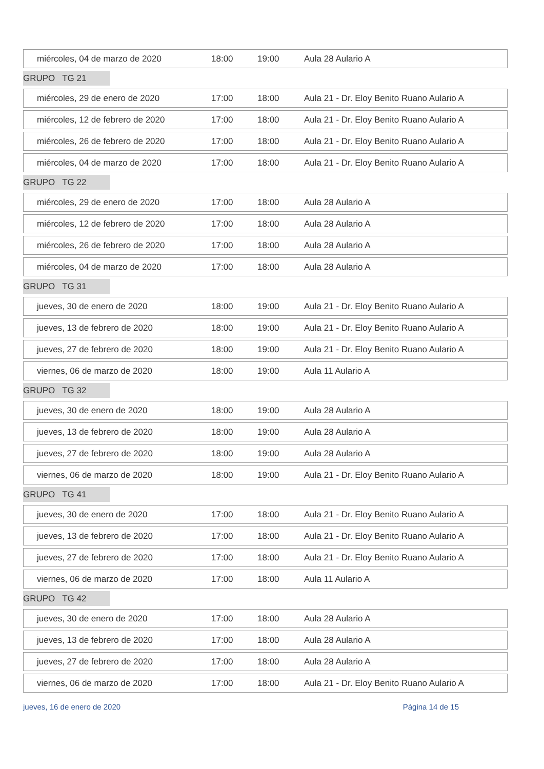miércoles, 04 de marzo de 2020 18:00 19:00 Aula 28 Aulario A
GRUPO TG 21
miércoles, 29 de enero de 2020 17:00 18:00 Aula 21 - Dr. Eloy Benito Ruano Aulario A
miércoles, 12 de febrero de 2020 17:00 18:00 Aula 21 - Dr. Eloy Benito Ruano Aulario A
miércoles, 26 de febrero de 2020 17:00 18:00 Aula 21 - Dr. Eloy Benito Ruano Aulario A
miércoles, 04 de marzo de 2020 17:00 18:00 Aula 21 - Dr. Eloy Benito Ruano Aulario A
GRUPO TG 22
miércoles, 29 de enero de 2020 17:00 18:00 Aula 28 Aulario A
miércoles, 12 de febrero de 2020 17:00 18:00 Aula 28 Aulario A
miércoles, 26 de febrero de 2020 17:00 18:00 Aula 28 Aulario A
miércoles, 04 de marzo de 2020 17:00 18:00 Aula 28 Aulario A
GRUPO TG 31
jueves, 30 de enero de 2020 18:00 19:00 Aula 21 - Dr. Eloy Benito Ruano Aulario A
jueves, 13 de febrero de 2020 18:00 19:00 Aula 21 - Dr. Eloy Benito Ruano Aulario A
jueves, 27 de febrero de 2020 18:00 19:00 Aula 21 - Dr. Eloy Benito Ruano Aulario A
viernes, 06 de marzo de 2020 18:00 19:00 Aula 11 Aulario A
GRUPO TG 32
jueves, 30 de enero de 2020 18:00 19:00 Aula 28 Aulario A
jueves, 13 de febrero de 2020 18:00 19:00 Aula 28 Aulario A
jueves, 27 de febrero de 2020 18:00 19:00 Aula 28 Aulario A
viernes, 06 de marzo de 2020 18:00 19:00 Aula 21 - Dr. Eloy Benito Ruano Aulario A
GRUPO TG 41
jueves, 30 de enero de 2020 17:00 18:00 Aula 21 - Dr. Eloy Benito Ruano Aulario A
jueves, 13 de febrero de 2020 17:00 18:00 Aula 21 - Dr. Eloy Benito Ruano Aulario A
jueves, 27 de febrero de 2020 17:00 18:00 Aula 21 - Dr. Eloy Benito Ruano Aulario A
viernes, 06 de marzo de 2020 17:00 18:00 Aula 11 Aulario A
GRUPO TG 42
jueves, 30 de enero de 2020 17:00 18:00 Aula 28 Aulario A
jueves, 13 de febrero de 2020 17:00 18:00 Aula 28 Aulario A
jueves, 27 de febrero de 2020 17:00 18:00 Aula 28 Aulario A
viernes, 06 de marzo de 2020 17:00 18:00 Aula 21 - Dr. Eloy Benito Ruano Aulario A
jueves, 16 de enero de 2020 Página 14 de 15